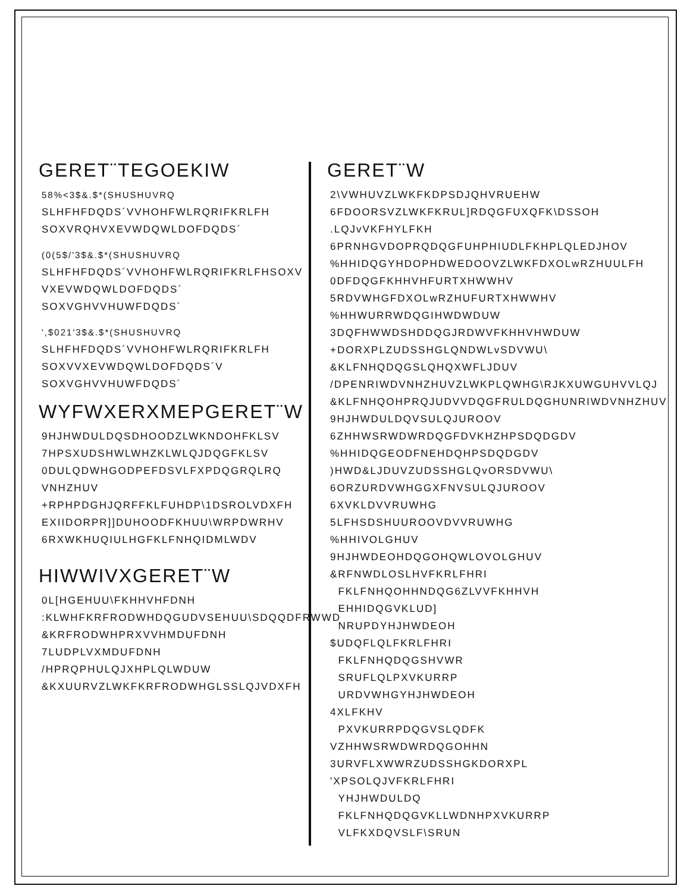GERET¨TEGOEKIW
58%<3$&.$*(SHUSHUVRQ
SLHFHFDQDS´VVHOHFWLRQRIFKRLFH
SOXVRQHVXEVWDQWLDOFDQDS´
(0(5$/'3$&.$*(SHUSHUVRQ
SLHFHFDQDS´VVHOHFWLRQRIFKRLFHSOXV
VXEVWDQWLDOFDQDS´
SOXVGHVVHUWFDQDS´
',$021'3$&.$*(SHUSHUVRQ
SLHFHFDQDS´VVHOHFWLRQRIFKRLFH
SOXVVXEVWDQWLDOFDQDS´V
SOXVGHVVHUWFDQDS´
WYFWXERXMEPGERET¨W
9HJHWDULDQSDHOODZLWKNDOHFKLSV
7HPSXUDSHWLWHZKLWLQJDQGFKLSV
0DULQDWHGODPEFDSVLFXPDQGRQLRQ
VNHZHUV
+RPHPDGHJQRFFKLFUHDP\1DSROLVDXFH
EXIIDORPR]]DUHOODFKHUU\WRPDWRHV
6RXWKHUQIULHGFKLFNHQIDMLWDV
HIWWIVXGERET¨W
0L[HGEHUU\FKHHVHFDNH
:KLWHFKRFRODWHDQGUDVSEHUU\SDQQDFRWWD
&KRFRODWHPRXVVHMDUFDNH
7LUDPLVXMDUFDNH
/HPRQPHULQJXHPLQLWDUW
&KXUURVZLWKFKRFRODWHGLSSLQJVDXFH
GERET¨W
2\VWHUVZLWKFKDPSDJQHVRUEHW
6FDOORSVZLWKFKRUL]RDQGFUXQFK\DSSOH
.LQJvVKFHYLFKH
6PRNHGVDOPRQDQGFUHPHIUDLFKHPLQLEDJHOV
%HHIDQGYHDOPHDWEDOOVZLWKFDXOLwRZHUULFH
0DFDQGFKHHVHFURTXHWWHV
5RDVWHGFDXOLwRZHUFURTXHWWHV
%HHWURRWDQGIHWDWDUW
3DQFHWWDSHDDQGJRDWVFKHHVHWDUW
+DORXPLZUDSSHGLQNDWLvSDVWU\
&KLFNHQDQGSLQHQXWFLJDUV
/DPENRIWDVNHZHUVZLWKPLQWHG\RJKXUWGUHVVLQJ
&KLFNHQOHPRQJUDVVDQGFRULDQGHUNRIWDVNHZHUV
9HJHWDULDQVSULQJUROOV
6ZHHWSRWDWRDQGFDVKHZHPSDQDGDV
%HHIDQGEODFNEHDQHPSDQDGDV
)HWD&LJDUVZUDSSHGLQvORSDVWU\
6ORZURDVWHGGXFNVSULQJUROOV
6XVKLDVVRUWHG
5LFHSDSHUUROOVDVVRUWHG
%HHIVOLGHUV
9HJHWDEOHDQGOHQWLOVOLGHUV
&RFNWDLOSLHVFKRLFHRI
FKLFNHQOHHNDQG6ZLVVFKHHVH
EHHIDQGVKLUD]
NRUPDYHJHWDEOH
$UDQFLQLFKRLFHRI
FKLFNHQDQGSHVWR
SRUFLQLPXVKURRP
URDVWHGYHJHWDEOH
4XLFKHV
PXVKURRPDQGVSLQDFK
VZHHWSRWDWRDQGOHHN
3URVFLXWWRZUDSSHGKDORXPL
'XPSOLQJVFKRLFHRI
YHJHWDULDQ
FKLFNHQDQGVKLLWDNHPXVKURRP
VLFKXDQVSLF\SRUN